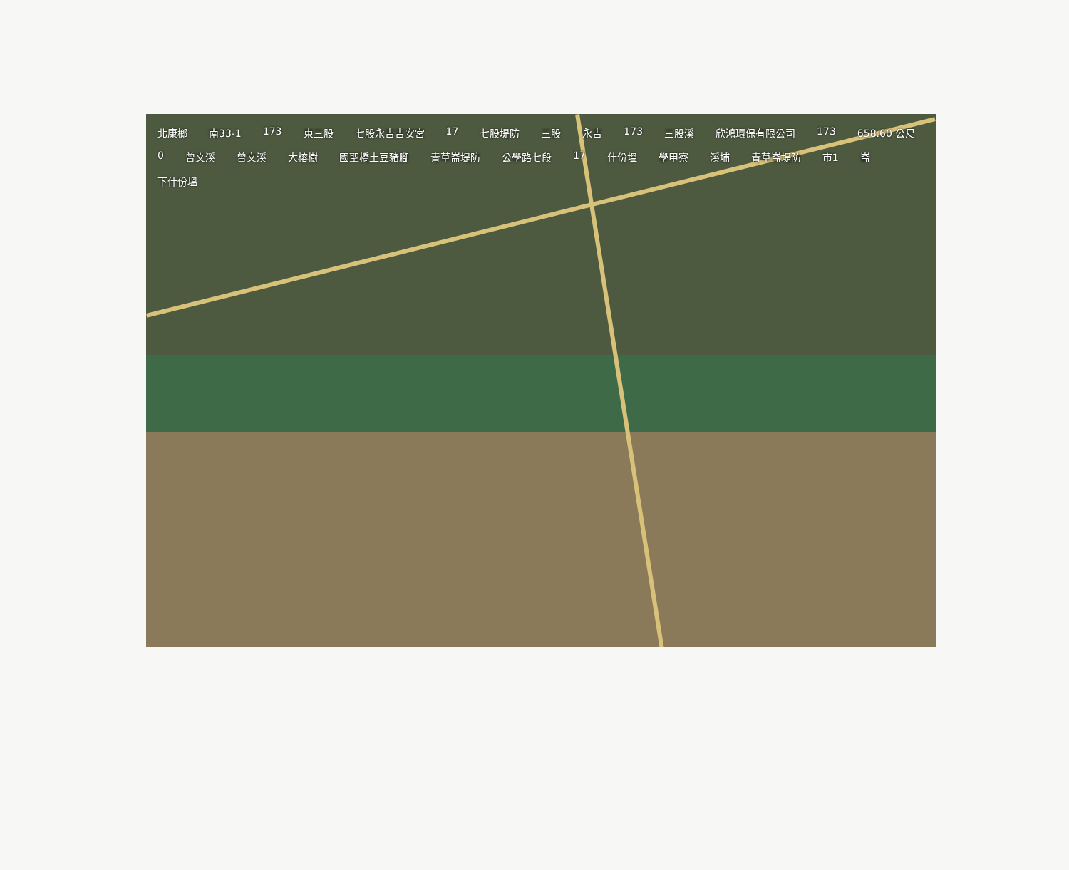北康榔 南33-1 173 東三股 七股永吉吉安宮 17 七股堤防 三股 永吉 173 三股溪 欣鴻環保有限公司 173 658.60 公尺 0 曾文溪 曾文溪 大榕樹 國聖橋土豆豬腳 青草崙堤防 公學路七段 17 什份塭 學甲寮 溪埔 青草崙堤防 市1 崙 下什份塭